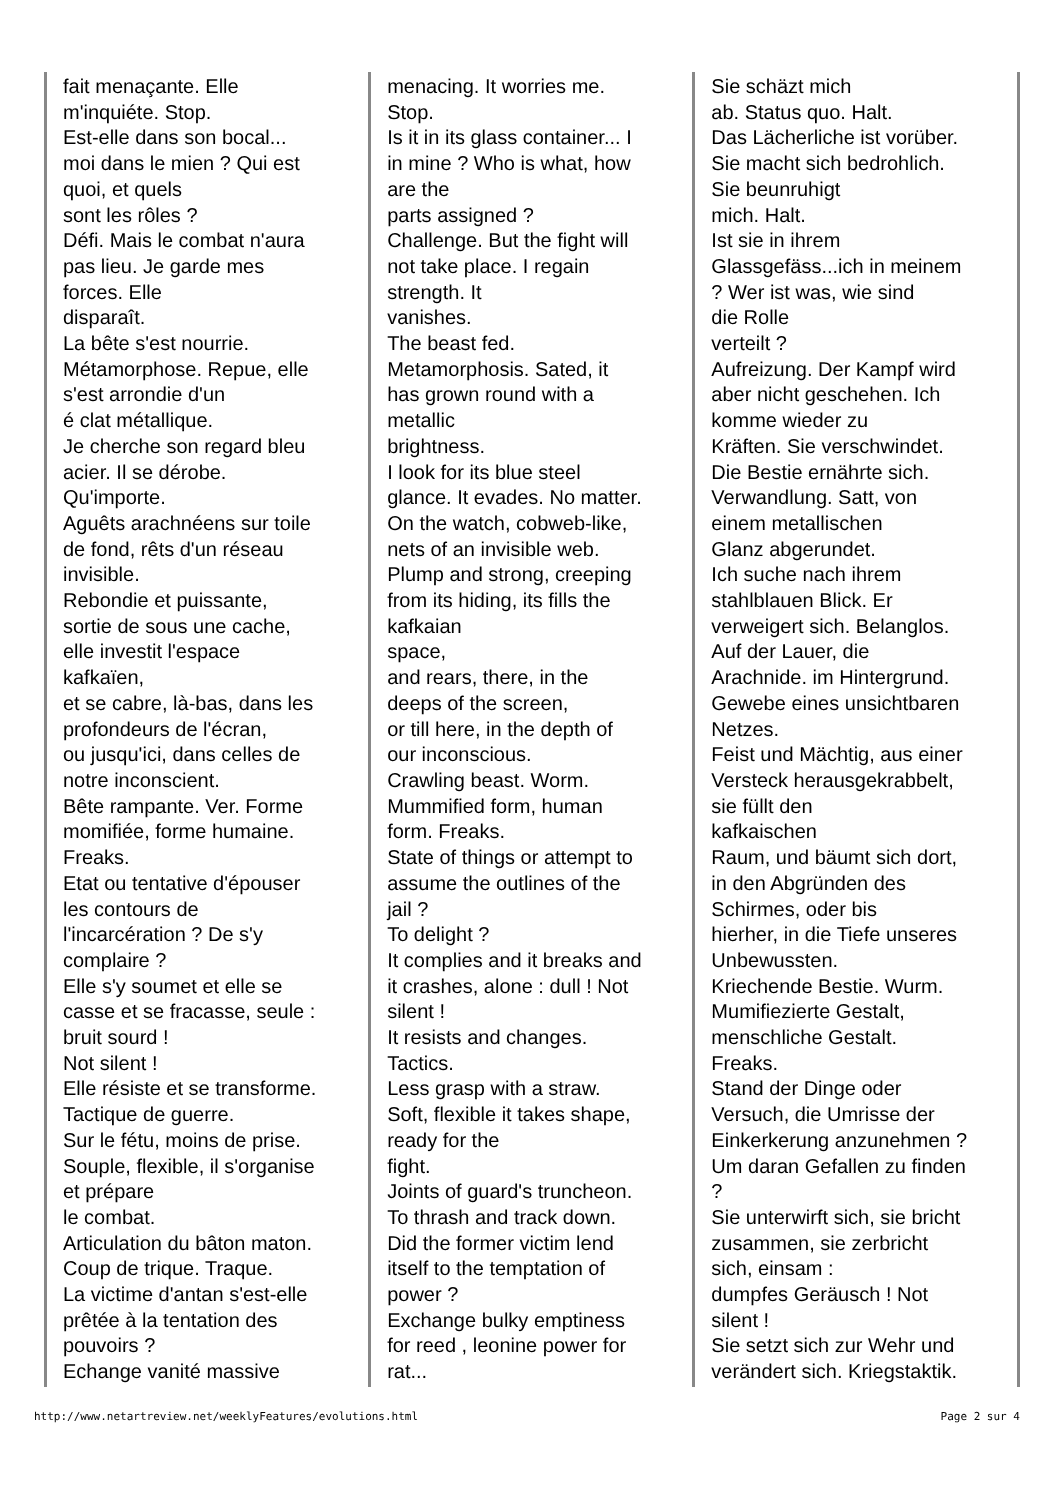| fait menaçante. Elle m'inquiéte. Stop. Est-elle dans son bocal... moi dans le mien ? Qui est quoi, et quels sont les rôles ? Défi. Mais le combat n'aura pas lieu. Je garde mes forces. Elle disparaît. La bête s'est nourrie. Métamorphose. Repue, elle s'est arrondie d'un é clat métallique. Je cherche son regard bleu acier. Il se dérobe. Qu'importe. Aguêts arachnéens sur toile de fond, rêts d'un réseau invisible. Rebondie et puissante, sortie de sous une cache, elle investit l'espace kafkaïen, et se cabre, là-bas, dans les profondeurs de l'écran, ou jusqu'ici, dans celles de notre inconscient. Bête rampante. Ver. Forme momifiée, forme humaine. Freaks. Etat ou tentative d'épouser les contours de l'incarcération ? De s'y complaire ? Elle s'y soumet et elle se casse et se fracasse, seule : bruit sourd ! Not silent ! Elle résiste et se transforme. Tactique de guerre. Sur le fétu, moins de prise. Souple, flexible, il s'organise et prépare le combat. Articulation du bâton maton. Coup de trique. Traque. La victime d'antan s'est-elle prêtée à la tentation des pouvoirs ? Echange vanité massive | menacing. It worries me. Stop. Is it in its glass container... I in mine ? Who is what, how are the parts assigned ? Challenge. But the fight will not take place. I regain strength. It vanishes. The beast fed. Metamorphosis. Sated, it has grown round with a metallic brightness. I look for its blue steel glance. It evades. No matter. On the watch, cobweb-like, nets of an invisible web. Plump and strong, creeping from its hiding, its fills the kafkaian space, and rears, there, in the deeps of the screen, or till here, in the depth of our inconscious. Crawling beast. Worm. Mummified form, human form. Freaks. State of things or attempt to assume the outlines of the jail ? To delight ? It complies and it breaks and it crashes, alone : dull ! Not silent ! It resists and changes. Tactics. Less grasp with a straw. Soft, flexible it takes shape, ready for the fight. Joints of guard's truncheon. To thrash and track down. Did the former victim lend itself to the temptation of power ? Exchange bulky emptiness for reed , leonine power for rat... | Sie schäzt mich ab. Status quo. Halt. Das Lächerliche ist vorüber. Sie macht sich bedrohlich. Sie beunruhigt mich. Halt. Ist sie in ihrem Glassgefäss...ich in meinem ? Wer ist was, wie sind die Rolle verteilt ? Aufreizung. Der Kampf wird aber nicht geschehen. Ich komme wieder zu Kräften. Sie verschwindet. Die Bestie ernährte sich. Verwandlung. Satt, von einem metallischen Glanz abgerundet. Ich suche nach ihrem stahlblauen Blick. Er verweigert sich. Belanglos. Auf der Lauer, die Arachnide. im Hintergrund. Gewebe eines unsichtbaren Netzes. Feist und Mächtig, aus einer Versteck herausgekrabbelt, sie füllt den kafkaischen Raum, und bäumt sich dort, in den Abgründen des Schirmes, oder bis hierher, in die Tiefe unseres Unbewussten. Kriechende Bestie. Wurm. Mumifiezierte Gestalt, menschliche Gestalt. Freaks. Stand der Dinge oder Versuch, die Umrisse der Einkerkerung anzunehmen ? Um daran Gefallen zu finden ? Sie unterwirft sich, sie bricht zusammen, sie zerbricht sich, einsam : dumpfes Geräusch ! Not silent ! Sie setzt sich zur Wehr und verändert sich. Kriegstaktik. |
http://www.netartreview.net/weeklyFeatures/evolutions.html Page 2 sur 4